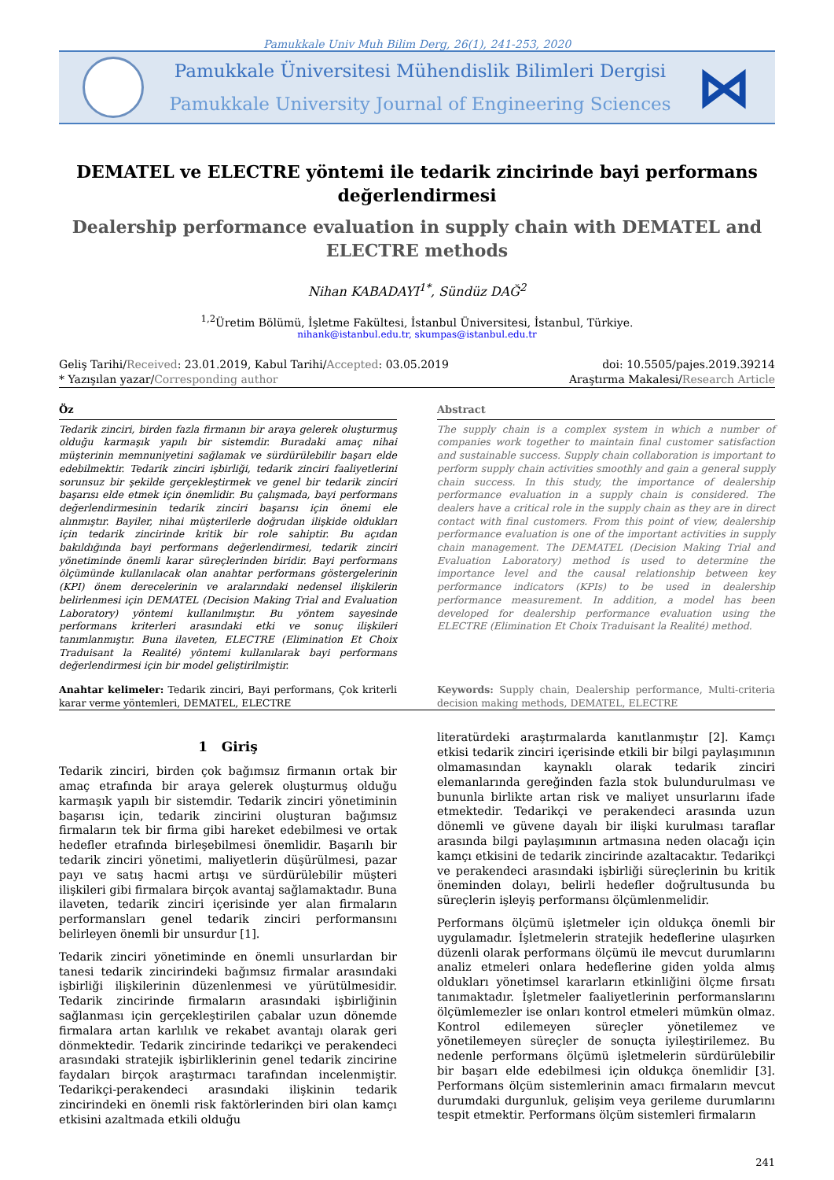Pamukkale Univ Muh Bilim Derg, 26(1), 241-253, 2020
Pamukkale Üniversitesi Mühendislik Bilimleri Dergisi
Pamukkale University Journal of Engineering Sciences
⋈
DEMATEL ve ELECTRE yöntemi ile tedarik zincirinde bayi performans değerlendirmesi
Dealership performance evaluation in supply chain with DEMATEL and ELECTRE methods
Nihan KABADAYI<sup>1*</sup>, Sündüz DAĞ<sup>2</sup>
<sup>1,2</sup>Üretim Bölümü, İşletme Fakültesi, İstanbul Üniversitesi, İstanbul, Türkiye.
nihank@istanbul.edu.tr, skumpas@istanbul.edu.tr
Geliş Tarihi/Received: 23.01.2019, Kabul Tarihi/Accepted: 03.05.2019
* Yazışılan yazar/Corresponding author
doi: 10.5505/pajes.2019.39214
Araştırma Makalesi/Research Article
Öz
Tedarik zinciri, birden fazla firmanın bir araya gelerek oluşturmuş olduğu karmaşık yapılı bir sistemdir. Buradaki amaç nihai müşterinin memnuniyetini sağlamak ve sürdürülebilir başarı elde edebilmektir. Tedarik zinciri işbirliği, tedarik zinciri faaliyetlerini sorunsuz bir şekilde gerçekleştirmek ve genel bir tedarik zinciri başarısı elde etmek için önemlidir. Bu çalışmada, bayi performans değerlendirmesinin tedarik zinciri başarısı için önemi ele alınmıştır. Bayiler, nihai müşterilerle doğrudan ilişkide oldukları için tedarik zincirinde kritik bir role sahiptir. Bu açıdan bakıldığında bayi performans değerlendirmesi, tedarik zinciri yönetiminde önemli karar süreçlerinden biridir. Bayi performans ölçümünde kullanılacak olan anahtar performans göstergelerinin (KPI) önem derecelerinin ve aralarındaki nedensel ilişkilerin belirlenmesi için DEMATEL (Decision Making Trial and Evaluation Laboratory) yöntemi kullanılmıştır. Bu yöntem sayesinde performans kriterleri arasındaki etki ve sonuç ilişkileri tanımlanmıştır. Buna ilaveten, ELECTRE (Elimination Et Choix Traduisant la Realité) yöntemi kullanılarak bayi performans değerlendirmesi için bir model geliştirilmiştir.
Anahtar kelimeler: Tedarik zinciri, Bayi performans, Çok kriterli karar verme yöntemleri, DEMATEL, ELECTRE
Abstract
The supply chain is a complex system in which a number of companies work together to maintain final customer satisfaction and sustainable success. Supply chain collaboration is important to perform supply chain activities smoothly and gain a general supply chain success. In this study, the importance of dealership performance evaluation in a supply chain is considered. The dealers have a critical role in the supply chain as they are in direct contact with final customers. From this point of view, dealership performance evaluation is one of the important activities in supply chain management. The DEMATEL (Decision Making Trial and Evaluation Laboratory) method is used to determine the importance level and the causal relationship between key performance indicators (KPIs) to be used in dealership performance measurement. In addition, a model has been developed for dealership performance evaluation using the ELECTRE (Elimination Et Choix Traduisant la Realité) method.
Keywords: Supply chain, Dealership performance, Multi-criteria decision making methods, DEMATEL, ELECTRE
1 Giriş
Tedarik zinciri, birden çok bağımsız firmanın ortak bir amaç etrafında bir araya gelerek oluşturmuş olduğu karmaşık yapılı bir sistemdir. Tedarik zinciri yönetiminin başarısı için, tedarik zincirini oluşturan bağımsız firmaların tek bir firma gibi hareket edebilmesi ve ortak hedefler etrafında birleşebilmesi önemlidir. Başarılı bir tedarik zinciri yönetimi, maliyetlerin düşürülmesi, pazar payı ve satış hacmi artışı ve sürdürülebilir müşteri ilişkileri gibi firmalara birçok avantaj sağlamaktadır. Buna ilaveten, tedarik zinciri içerisinde yer alan firmaların performansları genel tedarik zinciri performansını belirleyen önemli bir unsurdur [1].
Tedarik zinciri yönetiminde en önemli unsurlardan bir tanesi tedarik zincirindeki bağımsız firmalar arasındaki işbirliği ilişkilerinin düzenlenmesi ve yürütülmesidir. Tedarik zincirinde firmaların arasındaki işbirliğinin sağlanması için gerçekleştirilen çabalar uzun dönemde firmalara artan karlılık ve rekabet avantajı olarak geri dönmektedir. Tedarik zincirinde tedarikçi ve perakendeci arasındaki stratejik işbirliklerinin genel tedarik zincirine faydaları birçok araştırmacı tarafından incelenmiştir. Tedarikçi-perakendeci arasındaki ilişkinin tedarik zincirindeki en önemli risk faktörlerinden biri olan kamçı etkisini azaltmada etkili olduğu
literatürdeki araştırmalarda kanıtlanmıştır [2]. Kamçı etkisi tedarik zinciri içerisinde etkili bir bilgi paylaşımının olmamasından kaynaklı olarak tedarik zinciri elemanlarında gereğinden fazla stok bulundurulması ve bununla birlikte artan risk ve maliyet unsurlarını ifade etmektedir. Tedarikçi ve perakendeci arasında uzun dönemli ve güvene dayalı bir ilişki kurulması taraflar arasında bilgi paylaşımının artmasına neden olacağı için kamçı etkisini de tedarik zincirinde azaltacaktır. Tedarikçi ve perakendeci arasındaki işbirliği süreçlerinin bu kritik öneminden dolayı, belirli hedefler doğrultusunda bu süreçlerin işleyiş performansı ölçümlenmelidir.
Performans ölçümü işletmeler için oldukça önemli bir uygulamadır. İşletmelerin stratejik hedeflerine ulaşırken düzenli olarak performans ölçümü ile mevcut durumlarını analiz etmeleri onlara hedeflerine giden yolda almış oldukları yönetimsel kararların etkinliğini ölçme fırsatı tanımaktadır. İşletmeler faaliyetlerinin performanslarını ölçümlemezler ise onları kontrol etmeleri mümkün olmaz. Kontrol edilemeyen süreçler yönetilemez ve yönetilemeyen süreçler de sonuçta iyileştirilemez. Bu nedenle performans ölçümü işletmelerin sürdürülebilir bir başarı elde edebilmesi için oldukça önemlidir [3]. Performans ölçüm sistemlerinin amacı firmaların mevcut durumdaki durgunluk, gelişim veya gerileme durumlarını tespit etmektir. Performans ölçüm sistemleri firmaların
241